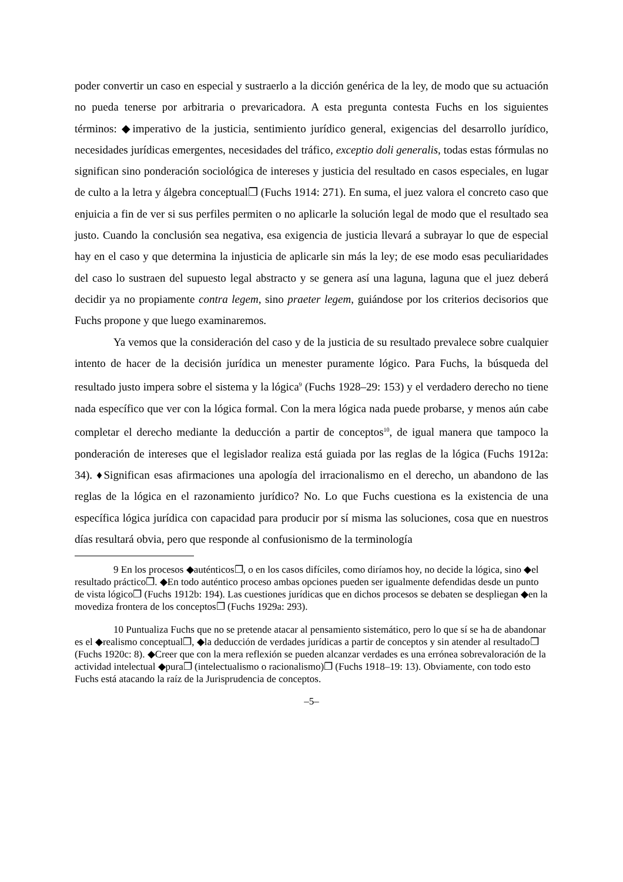poder convertir un caso en especial y sustraerlo a la dicción genérica de la ley, de modo que su actuación no pueda tenerse por arbitraria o prevaricadora. A esta pregunta contesta Fuchs en los siguientes términos: ◆imperativo de la justicia, sentimiento jurídico general, exigencias del desarrollo jurídico, necesidades jurídicas emergentes, necesidades del tráfico, exceptio doli generalis, todas estas fórmulas no significan sino ponderación sociológica de intereses y justicia del resultado en casos especiales, en lugar de culto a la letra y álgebra conceptual❐ (Fuchs 1914: 271). En suma, el juez valora el concreto caso que enjuicia a fin de ver si sus perfiles permiten o no aplicarle la solución legal de modo que el resultado sea justo. Cuando la conclusión sea negativa, esa exigencia de justicia llevará a subrayar lo que de especial hay en el caso y que determina la injusticia de aplicarle sin más la ley; de ese modo esas peculiaridades del caso lo sustraen del supuesto legal abstracto y se genera así una laguna, laguna que el juez deberá decidir ya no propiamente contra legem, sino praeter legem, guiándose por los criterios decisorios que Fuchs propone y que luego examinaremos.
Ya vemos que la consideración del caso y de la justicia de su resultado prevalece sobre cualquier intento de hacer de la decisión jurídica un menester puramente lógico. Para Fuchs, la búsqueda del resultado justo impera sobre el sistema y la lógica<sup>9</sup> (Fuchs 1928–29: 153) y el verdadero derecho no tiene nada específico que ver con la lógica formal. Con la mera lógica nada puede probarse, y menos aún cabe completar el derecho mediante la deducción a partir de conceptos<sup>10</sup>, de igual manera que tampoco la ponderación de intereses que el legislador realiza está guiada por las reglas de la lógica (Fuchs 1912a: 34). ♦Significan esas afirmaciones una apología del irracionalismo en el derecho, un abandono de las reglas de la lógica en el razonamiento jurídico? No. Lo que Fuchs cuestiona es la existencia de una específica lógica jurídica con capacidad para producir por sí misma las soluciones, cosa que en nuestros días resultará obvia, pero que responde al confusionismo de la terminología
9 En los procesos ◆auténticos❐, o en los casos difíciles, como diríamos hoy, no decide la lógica, sino ◆el resultado práctico❐. ◆En todo auténtico proceso ambas opciones pueden ser igualmente defendidas desde un punto de vista lógico❐ (Fuchs 1912b: 194). Las cuestiones jurídicas que en dichos procesos se debaten se despliegan ◆en la movediza frontera de los conceptos❐ (Fuchs 1929a: 293).
10 Puntualiza Fuchs que no se pretende atacar al pensamiento sistemático, pero lo que sí se ha de abandonar es el ◆realismo conceptual❐, ◆la deducción de verdades jurídicas a partir de conceptos y sin atender al resultado❐ (Fuchs 1920c: 8). ◆Creer que con la mera reflexión se pueden alcanzar verdades es una errónea sobrevaloración de la actividad intelectual ◆pura❐ (intelectualismo o racionalismo)❐ (Fuchs 1918–19: 13). Obviamente, con todo esto Fuchs está atacando la raíz de la Jurisprudencia de conceptos.
–5–